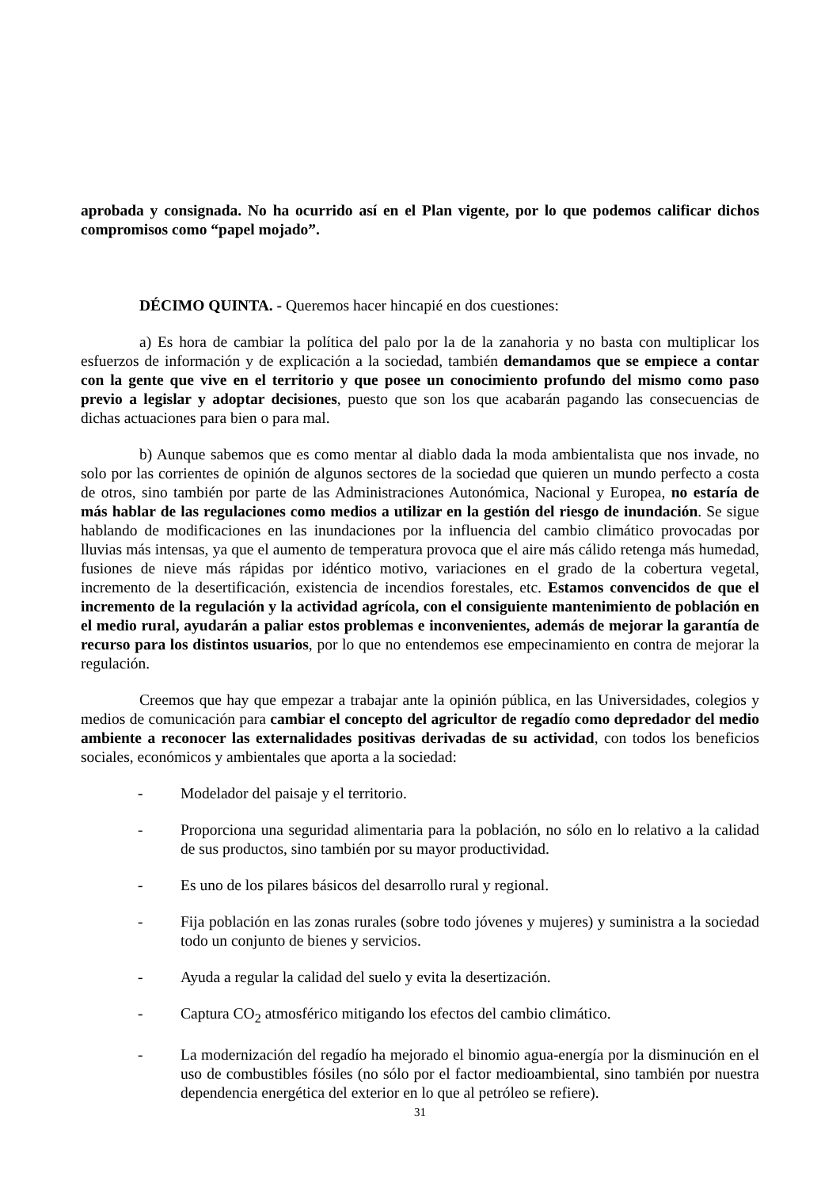aprobada y consignada. No ha ocurrido así en el Plan vigente, por lo que podemos calificar dichos compromisos como “papel mojado”.
DÉCIMO QUINTA. - Queremos hacer hincapié en dos cuestiones:
a) Es hora de cambiar la política del palo por la de la zanahoria y no basta con multiplicar los esfuerzos de información y de explicación a la sociedad, también demandamos que se empiece a contar con la gente que vive en el territorio y que posee un conocimiento profundo del mismo como paso previo a legislar y adoptar decisiones, puesto que son los que acabarán pagando las consecuencias de dichas actuaciones para bien o para mal.
b) Aunque sabemos que es como mentar al diablo dada la moda ambientalista que nos invade, no solo por las corrientes de opinión de algunos sectores de la sociedad que quieren un mundo perfecto a costa de otros, sino también por parte de las Administraciones Autonómica, Nacional y Europea, no estaría de más hablar de las regulaciones como medios a utilizar en la gestión del riesgo de inundación. Se sigue hablando de modificaciones en las inundaciones por la influencia del cambio climático provocadas por lluvias más intensas, ya que el aumento de temperatura provoca que el aire más cálido retenga más humedad, fusiones de nieve más rápidas por idéntico motivo, variaciones en el grado de la cobertura vegetal, incremento de la desertificación, existencia de incendios forestales, etc. Estamos convencidos de que el incremento de la regulación y la actividad agrícola, con el consiguiente mantenimiento de población en el medio rural, ayudarán a paliar estos problemas e inconvenientes, además de mejorar la garantía de recurso para los distintos usuarios, por lo que no entendemos ese empecinamiento en contra de mejorar la regulación.
Creemos que hay que empezar a trabajar ante la opinión pública, en las Universidades, colegios y medios de comunicación para cambiar el concepto del agricultor de regadío como depredador del medio ambiente a reconocer las externalidades positivas derivadas de su actividad, con todos los beneficios sociales, económicos y ambientales que aporta a la sociedad:
- Modelador del paisaje y el territorio.
- Proporciona una seguridad alimentaria para la población, no sólo en lo relativo a la calidad de sus productos, sino también por su mayor productividad.
- Es uno de los pilares básicos del desarrollo rural y regional.
- Fija población en las zonas rurales (sobre todo jóvenes y mujeres) y suministra a la sociedad todo un conjunto de bienes y servicios.
- Ayuda a regular la calidad del suelo y evita la desertización.
- Captura CO<sub>2</sub> atmosférico mitigando los efectos del cambio climático.
- La modernización del regadío ha mejorado el binomio agua-energía por la disminución en el uso de combustibles fósiles (no sólo por el factor medioambiental, sino también por nuestra dependencia energética del exterior en lo que al petróleo se refiere).
31